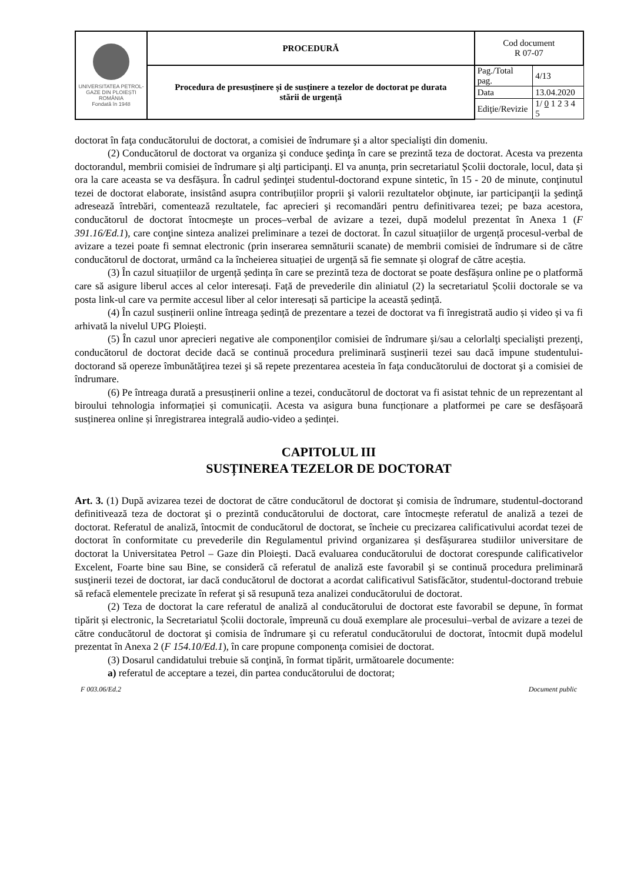| UNIVERSITATEA PETROL-GAZE DIN PLOIEȘTI ROMÂNIA Fondată în 1948 | PROCEDURĂ | Cod document R 07-07 | |
| | Procedura de presusținere și de susținere a tezelor de doctorat pe durata stării de urgență | Pag./Total pag. | 4/13 |
| | | Data | 13.04.2020 |
| | | Ediţie/Revizie | 1/ 0 1 2 3 4 5 |
doctorat în faţa conducătorului de doctorat, a comisiei de îndrumare şi a altor specialişti din domeniu.
(2) Conducătorul de doctorat va organiza şi conduce şedinţa în care se prezintă teza de doctorat. Acesta va prezenta doctorandul, membrii comisiei de îndrumare și alţi participanţi. El va anunța, prin secretariatul Școlii doctorale, locul, data și ora la care aceasta se va desfășura. În cadrul şedinţei studentul-doctorand expune sintetic, în 15 - 20 de minute, conţinutul tezei de doctorat elaborate, insistând asupra contribuțiilor proprii şi valorii rezultatelor obţinute, iar participanţii la şedinţă adresează întrebări, comentează rezultatele, fac aprecieri şi recomandări pentru definitivarea tezei; pe baza acestora, conducătorul de doctorat întocmeşte un proces–verbal de avizare a tezei, după modelul prezentat în Anexa 1 (F 391.16/Ed.1), care conţine sinteza analizei preliminare a tezei de doctorat. În cazul situațiilor de urgență procesul-verbal de avizare a tezei poate fi semnat electronic (prin inserarea semnăturii scanate) de membrii comisiei de îndrumare si de către conducătorul de doctorat, urmând ca la încheierea situației de urgență să fie semnate și olograf de către aceștia.
(3) În cazul situațiilor de urgență ședința în care se prezintă teza de doctorat se poate desfășura online pe o platformă care să asigure liberul acces al celor interesați. Față de prevederile din aliniatul (2) la secretariatul Școlii doctorale se va posta link-ul care va permite accesul liber al celor interesați să participe la această ședință.
(4) În cazul susținerii online întreaga ședință de prezentare a tezei de doctorat va fi înregistrată audio și video și va fi arhivată la nivelul UPG Ploiești.
(5) În cazul unor aprecieri negative ale componenţilor comisiei de îndrumare şi/sau a celorlalţi specialişti prezenţi, conducătorul de doctorat decide dacă se continuă procedura preliminară susţinerii tezei sau dacă impune studentului-doctorand să opereze îmbunătăţirea tezei şi să repete prezentarea acesteia în faţa conducătorului de doctorat şi a comisiei de îndrumare.
(6) Pe întreaga durată a presusținerii online a tezei, conducătorul de doctorat va fi asistat tehnic de un reprezentant al biroului tehnologia informației și comunicații. Acesta va asigura buna funcționare a platformei pe care se desfășoară susținerea online și înregistrarea integrală audio-video a ședinței.
CAPITOLUL III
SUSȚINEREA TEZELOR DE DOCTORAT
Art. 3. (1) După avizarea tezei de doctorat de către conducătorul de doctorat şi comisia de îndrumare, studentul-doctorand definitivează teza de doctorat şi o prezintă conducătorului de doctorat, care întocmește referatul de analiză a tezei de doctorat. Referatul de analiză, întocmit de conducătorul de doctorat, se încheie cu precizarea calificativului acordat tezei de doctorat în conformitate cu prevederile din Regulamentul privind organizarea și desfășurarea studiilor universitare de doctorat la Universitatea Petrol – Gaze din Ploieşti. Dacă evaluarea conducătorului de doctorat corespunde calificativelor Excelent, Foarte bine sau Bine, se consideră că referatul de analiză este favorabil şi se continuă procedura preliminară susţinerii tezei de doctorat, iar dacă conducătorul de doctorat a acordat calificativul Satisfăcător, studentul-doctorand trebuie să refacă elementele precizate în referat şi să resupună teza analizei conducătorului de doctorat.
(2) Teza de doctorat la care referatul de analiză al conducătorului de doctorat este favorabil se depune, în format tipărit și electronic, la Secretariatul Școlii doctorale, împreună cu două exemplare ale procesului–verbal de avizare a tezei de către conducătorul de doctorat şi comisia de îndrumare şi cu referatul conducătorului de doctorat, întocmit după modelul prezentat în Anexa 2 (F 154.10/Ed.1), în care propune componenţa comisiei de doctorat.
(3) Dosarul candidatului trebuie să conţină, în format tipărit, următoarele documente:
a) referatul de acceptare a tezei, din partea conducătorului de doctorat;
F 003.06/Ed.2 Document public